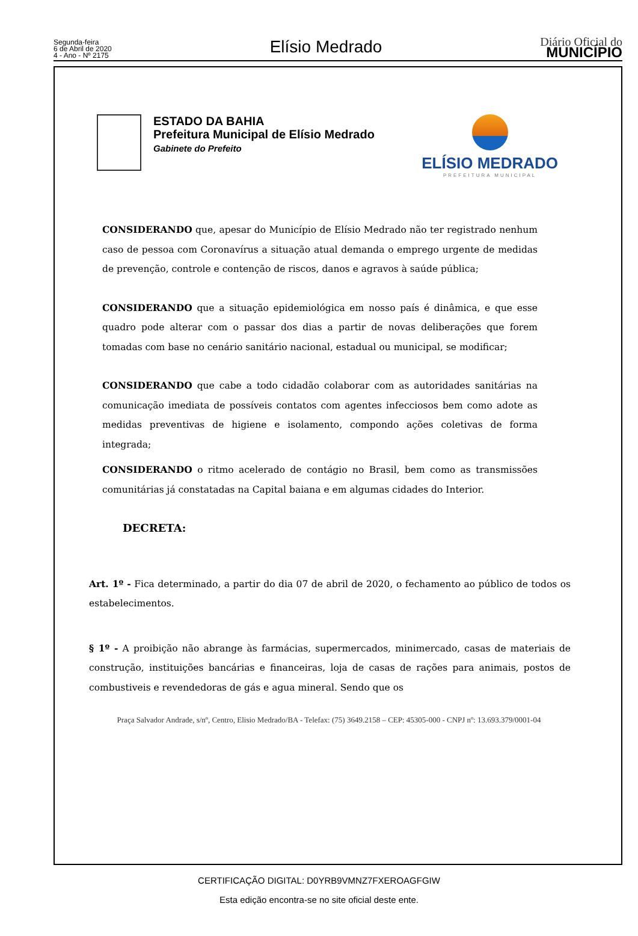Segunda-feira
6 de Abril de 2020
4 - Ano - Nº 2175
Elísio Medrado
Diário Oficial do
MUNICÍPIO
ESTADO DA BAHIA
Prefeitura Municipal de Elísio Medrado
Gabinete do Prefeito
ELÍSIO MEDRADO
PREFEITURA MUNICIPAL
CONSIDERANDO que, apesar do Município de Elísio Medrado não ter registrado nenhum caso de pessoa com Coronavírus a situação atual demanda o emprego urgente de medidas de prevenção, controle e contenção de riscos, danos e agravos à saúde pública;
CONSIDERANDO que a situação epidemiológica em nosso país é dinâmica, e que esse quadro pode alterar com o passar dos dias a partir de novas deliberações que forem tomadas com base no cenário sanitário nacional, estadual ou municipal, se modificar;
CONSIDERANDO que cabe a todo cidadão colaborar com as autoridades sanitárias na comunicação imediata de possíveis contatos com agentes infecciosos bem como adote as medidas preventivas de higiene e isolamento, compondo ações coletivas de forma integrada;
CONSIDERANDO o ritmo acelerado de contágio no Brasil, bem como as transmissões comunitárias já constatadas na Capital baiana e em algumas cidades do Interior.
DECRETA:
Art. 1º - Fica determinado, a partir do dia 07 de abril de 2020, o fechamento ao público de todos os estabelecimentos.
§ 1º - A proibição não abrange às farmácias, supermercados, minimercado, casas de materiais de construção, instituições bancárias e financeiras, loja de casas de rações para animais, postos de combustiveis e revendedoras de gás e agua mineral. Sendo que os
Praça Salvador Andrade, s/nº, Centro, Elisio Medrado/BA - Telefax: (75) 3649.2158 – CEP: 45305-000 - CNPJ nº: 13.693.379/0001-04
CERTIFICAÇÃO DIGITAL: D0YRB9VMNZ7FXEROAGFGIW
Esta edição encontra-se no site oficial deste ente.